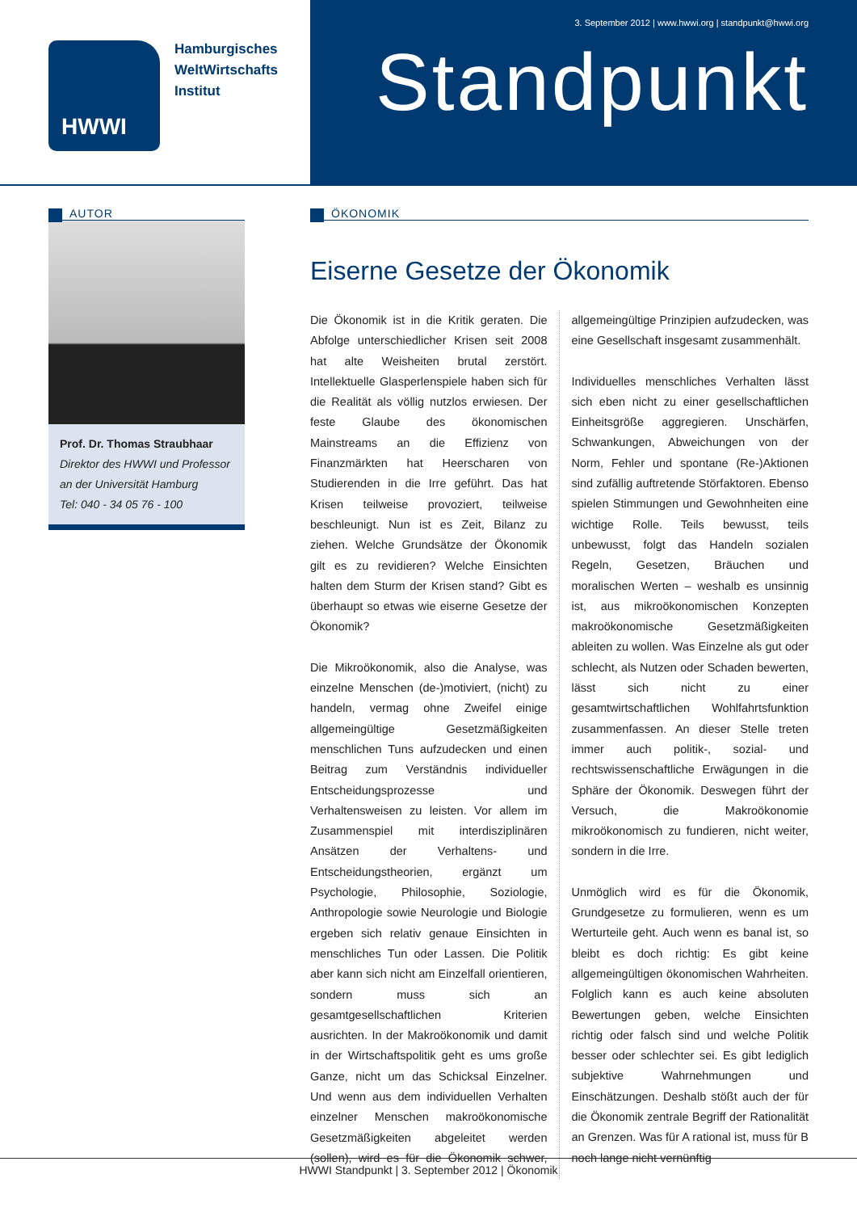HWWI
Hamburgisches
WeltWirtschafts
Institut
3. September 2012 | www.hwwi.org | standpunkt@hwwi.org
Standpunkt
AUTOR
Prof. Dr. Thomas Straubhaar
Direktor des HWWI und Profes­sor an der Universität Hamburg
Tel: 040 - 34 05 76 - 100
ÖKONOMIK
Eiserne Gesetze der Ökonomik
Die Ökonomik ist in die Kritik geraten. Die Abfolge unterschiedlicher Krisen seit 2008 hat alte Weisheiten brutal zerstört. Intellektuelle Glasperlenspiele haben sich für die Realität als völlig nutzlos erwiesen. Der feste Glaube des ökonomischen Mainstreams an die Effizienz von Finanzmärkten hat Heerscharen von Studierenden in die Irre geführt. Das hat Krisen teilweise provoziert, teilweise beschleunigt. Nun ist es Zeit, Bilanz zu ziehen. Welche Grundsätze der Ökonomik gilt es zu revidieren? Welche Einsichten halten dem Sturm der Krisen stand? Gibt es überhaupt so etwas wie eiserne Gesetze der Ökonomik?
Die Mikroökonomik, also die Analyse, was einzelne Menschen (de-)motiviert, (nicht) zu handeln, vermag ohne Zweifel einige allgemeingültige Gesetzmäßigkeiten menschlichen Tuns aufzudecken und einen Beitrag zum Verständnis individueller Entscheidungsprozesse und Verhaltensweisen zu leisten. Vor allem im Zusammenspiel mit interdisziplinären Ansätzen der Verhaltens- und Entscheidungstheorien, ergänzt um Psychologie, Philosophie, Soziologie, Anthropologie sowie Neurologie und Biologie ergeben sich relativ genaue Einsichten in menschliches Tun oder Lassen. Die Politik aber kann sich nicht am Einzelfall orientieren, sondern muss sich an gesamtgesellschaftlichen Kriterien ausrichten. In der Makroökonomik und damit in der Wirtschaftspolitik geht es ums große Ganze, nicht um das Schicksal Einzelner. Und wenn aus dem individuellen Verhalten einzelner Menschen makroökonomische Gesetzmäßigkeiten abgeleitet werden (sollen), wird es für die Ökonomik schwer, allgemeingültige Prinzipien aufzudecken, was eine Gesellschaft insgesamt zusammenhält.
Individuelles menschliches Verhalten lässt sich eben nicht zu einer gesellschaftlichen Einheitsgröße aggregieren. Unschärfen, Schwankungen, Abweichungen von der Norm, Fehler und spontane (Re-)Aktionen sind zufällig auftretende Störfaktoren. Ebenso spielen Stimmungen und Gewohnheiten eine wichtige Rolle. Teils bewusst, teils unbewusst, folgt das Handeln sozialen Regeln, Gesetzen, Bräuchen und moralischen Werten – weshalb es unsinnig ist, aus mikroökonomischen Konzepten makroökonomische Gesetzmäßigkeiten ableiten zu wollen. Was Einzelne als gut oder schlecht, als Nutzen oder Schaden bewerten, lässt sich nicht zu einer gesamtwirtschaftlichen Wohlfahrtsfunktion zusammenfassen. An dieser Stelle treten immer auch politik-, sozial- und rechtswissenschaftliche Erwägungen in die Sphäre der Ökonomik. Deswegen führt der Versuch, die Makroökonomie mikroökonomisch zu fundieren, nicht weiter, sondern in die Irre.
Unmöglich wird es für die Ökonomik, Grundgesetze zu formulieren, wenn es um Werturteile geht. Auch wenn es banal ist, so bleibt es doch richtig: Es gibt keine allgemeingültigen ökonomischen Wahrheiten. Folglich kann es auch keine absoluten Bewertungen geben, welche Einsichten richtig oder falsch sind und welche Politik besser oder schlechter sei. Es gibt lediglich subjektive Wahrnehmungen und Einschätzungen. Deshalb stößt auch der für die Ökonomik zentrale Begriff der Rationalität an Grenzen. Was für A rational ist, muss für B noch lange nicht vernünftig
HWWI Standpunkt | 3. September 2012 | Ökonomik